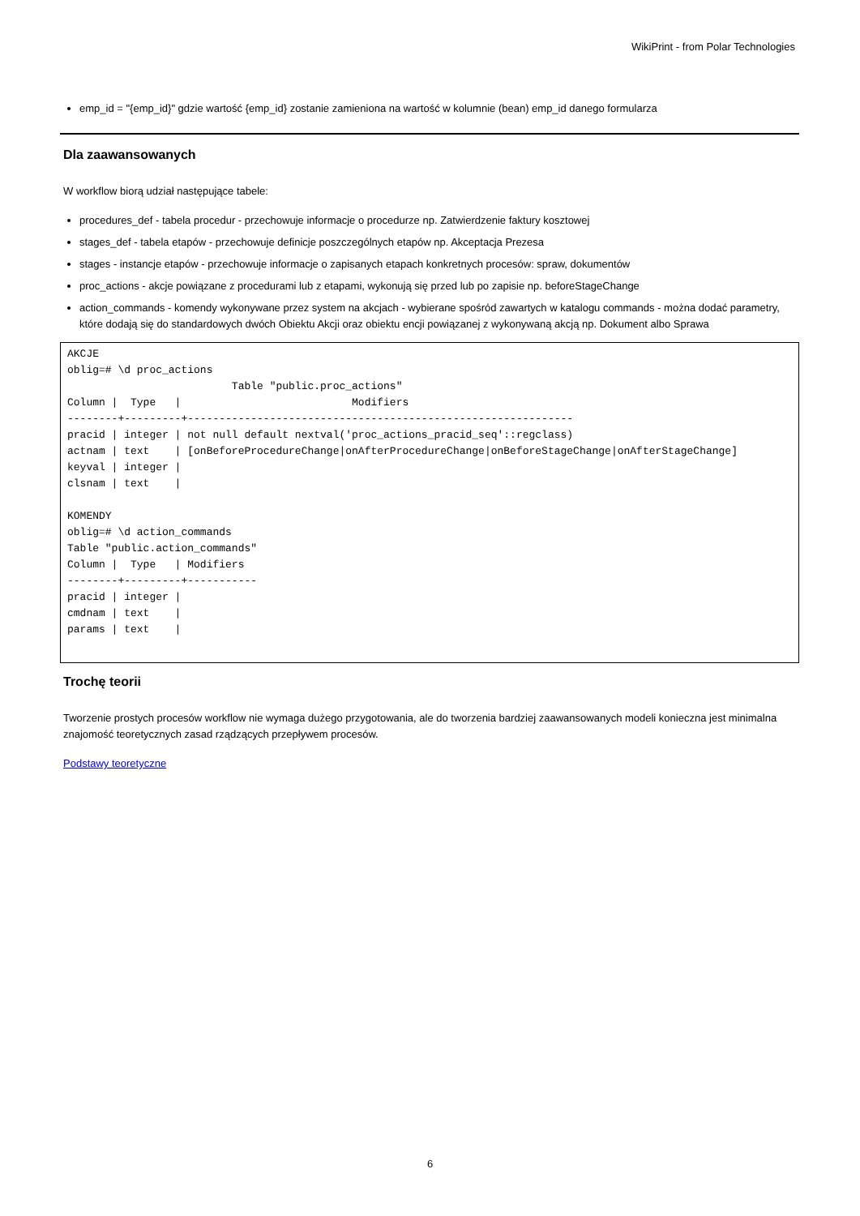WikiPrint - from Polar Technologies
emp_id = "{emp_id}" gdzie wartość {emp_id} zostanie zamieniona na wartość w kolumnie (bean) emp_id danego formularza
Dla zaawansowanych
W workflow biorą udział następujące tabele:
procedures_def - tabela procedur - przechowuje informacje o procedurze np. Zatwierdzenie faktury kosztowej
stages_def - tabela etapów - przechowuje definicje poszczególnych etapów np. Akceptacja Prezesa
stages - instancje etapów - przechowuje informacje o zapisanych etapach konkretnych procesów: spraw, dokumentów
proc_actions - akcje powiązane z procedurami lub z etapami, wykonują się przed lub po zapisie np. beforeStageChange
action_commands - komendy wykonywane przez system na akcjach - wybierane spośród zawartych w katalogu commands - można dodać parametry, które dodają się do standardowych dwóch Obiektu Akcji oraz obiektu encji powiązanej z wykonywaną akcją np. Dokument albo Sprawa
AKCJE
oblig=# \d proc_actions
                          Table "public.proc_actions"
Column |  Type   |                           Modifiers
--------+---------+-------------------------------------------------------------
pracid | integer | not null default nextval('proc_actions_pracid_seq'::regclass)
actnam | text    | [onBeforeProcedureChange|onAfterProcedureChange|onBeforeStageChange|onAfterStageChange]
keyval | integer |
clsnam | text    |

KOMENDY
oblig=# \d action_commands
Table "public.action_commands"
Column |  Type   | Modifiers
--------+---------+-----------
pracid | integer |
cmdnam | text    |
params | text    |
Trochę teorii
Tworzenie prostych procesów workflow nie wymaga dużego przygotowania, ale do tworzenia bardziej zaawansowanych modeli konieczna jest minimalna znajomość teoretycznych zasad rządzących przepływem procesów.
Podstawy teoretyczne
6